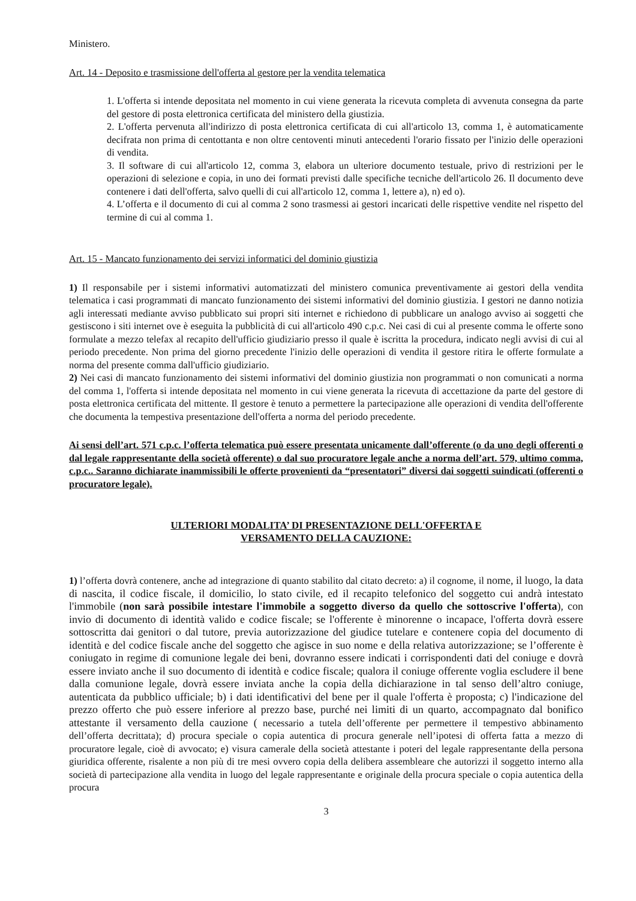Ministero.
Art. 14 - Deposito e trasmissione dell'offerta al gestore per la vendita telematica
1. L'offerta si intende depositata nel momento in cui viene generata la ricevuta completa di avvenuta consegna da parte del gestore di posta elettronica certificata del ministero della giustizia.
2. L'offerta pervenuta all'indirizzo di posta elettronica certificata di cui all'articolo 13, comma 1, è automaticamente decifrata non prima di centottanta e non oltre centoventi minuti antecedenti l'orario fissato per l'inizio delle operazioni di vendita.
3. Il software di cui all'articolo 12, comma 3, elabora un ulteriore documento testuale, privo di restrizioni per le operazioni di selezione e copia, in uno dei formati previsti dalle specifiche tecniche dell'articolo 26. Il documento deve contenere i dati dell'offerta, salvo quelli di cui all'articolo 12, comma 1, lettere a), n) ed o).
4. L’offerta e il documento di cui al comma 2 sono trasmessi ai gestori incaricati delle rispettive vendite nel rispetto del termine di cui al comma 1.
Art. 15 - Mancato funzionamento dei servizi informatici del dominio giustizia
1) Il responsabile per i sistemi informativi automatizzati del ministero comunica preventivamente ai gestori della vendita telematica i casi programmati di mancato funzionamento dei sistemi informativi del dominio giustizia. I gestori ne danno notizia agli interessati mediante avviso pubblicato sui propri siti internet e richiedono di pubblicare un analogo avviso ai soggetti che gestiscono i siti internet ove è eseguita la pubblicità di cui all'articolo 490 c.p.c. Nei casi di cui al presente comma le offerte sono formulate a mezzo telefax al recapito dell'ufficio giudiziario presso il quale è iscritta la procedura, indicato negli avvisi di cui al periodo precedente. Non prima del giorno precedente l'inizio delle operazioni di vendita il gestore ritira le offerte formulate a norma del presente comma dall'ufficio giudiziario.
2) Nei casi di mancato funzionamento dei sistemi informativi del dominio giustizia non programmati o non comunicati a norma del comma 1, l'offerta si intende depositata nel momento in cui viene generata la ricevuta di accettazione da parte del gestore di posta elettronica certificata del mittente. Il gestore è tenuto a permettere la partecipazione alle operazioni di vendita dell'offerente che documenta la tempestiva presentazione dell'offerta a norma del periodo precedente.
Ai sensi dell’art. 571 c.p.c. l’offerta telematica può essere presentata unicamente dall’offerente (o da uno degli offerenti o dal legale rappresentante della società offerente) o dal suo procuratore legale anche a norma dell’art. 579, ultimo comma, c.p.c.. Saranno dichiarate inammissibili le offerte provenienti da “presentatori” diversi dai soggetti suindicati (offerenti o procuratore legale).
ULTERIORI MODALITA’ DI PRESENTAZIONE DELL'OFFERTA E
VERSAMENTO DELLA CAUZIONE:
1) l’offerta dovrà contenere, anche ad integrazione di quanto stabilito dal citato decreto: a) il cognome, il nome, il luogo, la data di nascita, il codice fiscale, il domicilio, lo stato civile, ed il recapito telefonico del soggetto cui andrà intestato l'immobile (non sarà possibile intestare l'immobile a soggetto diverso da quello che sottoscrive l'offerta), con invio di documento di identità valido e codice fiscale; se l'offerente è minorenne o incapace, l'offerta dovrà essere sottoscritta dai genitori o dal tutore, previa autorizzazione del giudice tutelare e contenere copia del documento di identità e del codice fiscale anche del soggetto che agisce in suo nome e della relativa autorizzazione; se l’offerente è coniugato in regime di comunione legale dei beni, dovranno essere indicati i corrispondenti dati del coniuge e dovrà essere inviato anche il suo documento di identità e codice fiscale; qualora il coniuge offerente voglia escludere il bene dalla comunione legale, dovrà essere inviata anche la copia della dichiarazione in tal senso dell’altro coniuge, autenticata da pubblico ufficiale; b) i dati identificativi del bene per il quale l'offerta è proposta; c) l'indicazione del prezzo offerto che può essere inferiore al prezzo base, purché nei limiti di un quarto, accompagnato dal bonifico attestante il versamento della cauzione ( necessario a tutela dell’offerente per permettere il tempestivo abbinamento dell’offerta decrittata); d) procura speciale o copia autentica di procura generale nell’ipotesi di offerta fatta a mezzo di procuratore legale, cioè di avvocato; e) visura camerale della società attestante i poteri del legale rappresentante della persona giuridica offerente, risalente a non più di tre mesi ovvero copia della delibera assembleare che autorizzi il soggetto interno alla società di partecipazione alla vendita in luogo del legale rappresentante e originale della procura speciale o copia autentica della procura
3